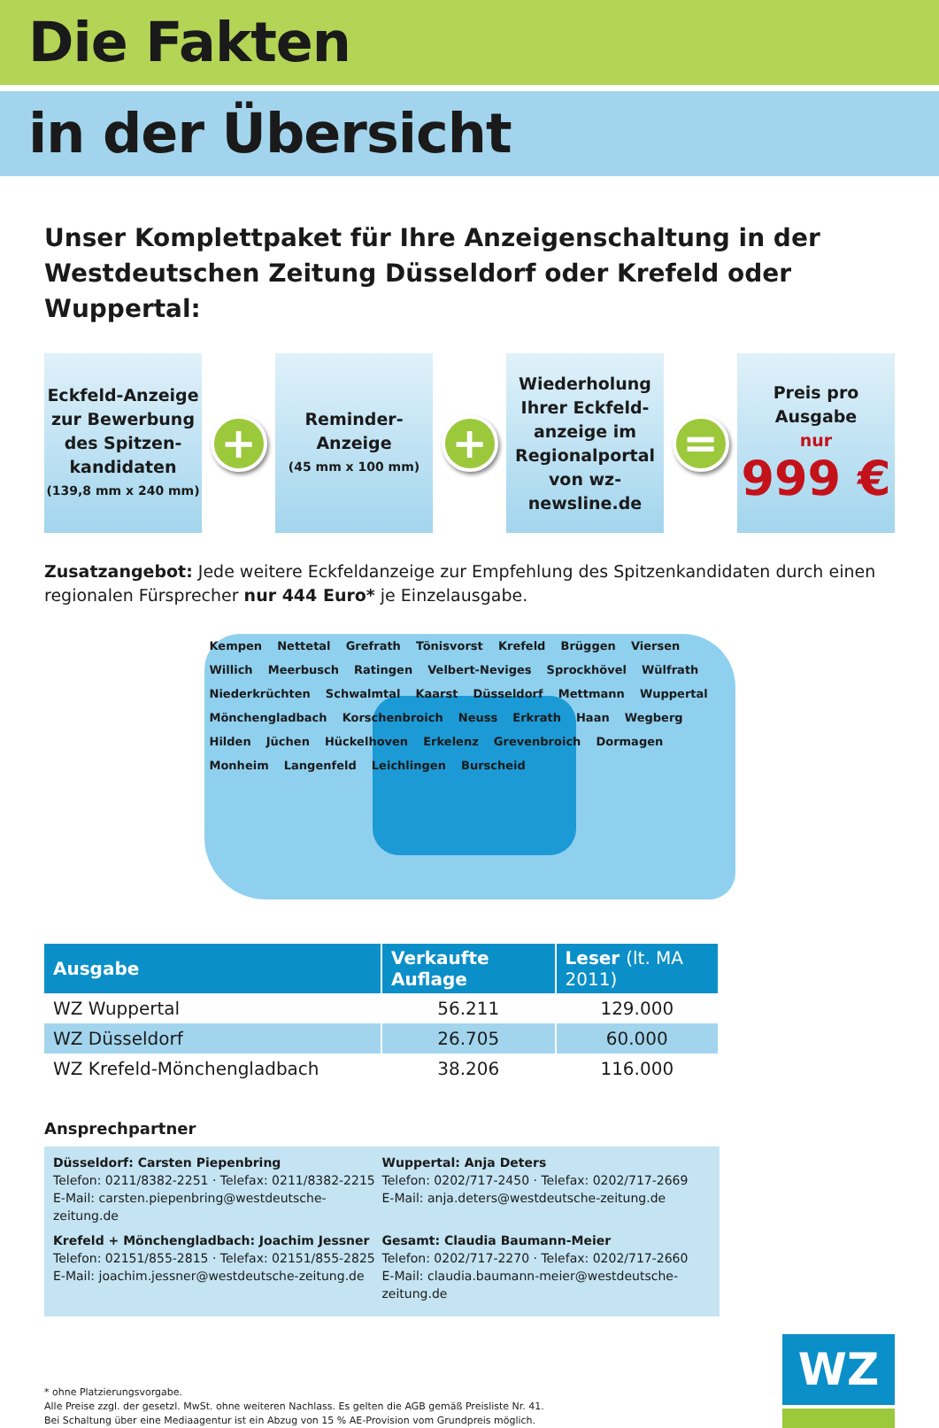Die Fakten
in der Übersicht
Unser Komplettpaket für Ihre Anzeigenschaltung in der Westdeutschen Zeitung Düsseldorf oder Krefeld oder Wuppertal:
Eckfeld-Anzeige zur Bewerbung des Spitzen-kandidaten
(139,8 mm x 240 mm)
+
Reminder-Anzeige
(45 mm x 100 mm)
+
Wiederholung Ihrer Eckfeld-anzeige im Regionalportal von wz-newsline.de
=
Preis pro Ausgabe
nur
999 €
Zusatzangebot: Jede weitere Eckfeldanzeige zur Empfehlung des Spitzenkandidaten durch einen regionalen Fürsprecher nur 444 Euro* je Einzelausgabe.
Kempen Nettetal Grefrath Tönisvorst Krefeld Brüggen Viersen Willich Meerbusch Ratingen Velbert-Neviges Sprockhövel Wülfrath Niederkrüchten Schwalmtal Kaarst Düsseldorf Mettmann Wuppertal Mönchengladbach Korschenbroich Neuss Erkrath Haan Wegberg Hilden Jüchen Hückelhoven Erkelenz Grevenbroich Dormagen Monheim Langenfeld Leichlingen Burscheid
| Ausgabe | Verkaufte Auflage | Leser (lt. MA 2011) |
| --- | --- | --- |
| WZ Wuppertal | 56.211 | 129.000 |
| WZ Düsseldorf | 26.705 | 60.000 |
| WZ Krefeld-Mönchengladbach | 38.206 | 116.000 |
Ansprechpartner
Düsseldorf: Carsten Piepenbring
Telefon: 0211/8382-2251 · Telefax: 0211/8382-2215
E-Mail: carsten.piepenbring@westdeutsche-zeitung.de
Wuppertal: Anja Deters
Telefon: 0202/717-2450 · Telefax: 0202/717-2669
E-Mail: anja.deters@westdeutsche-zeitung.de
Krefeld + Mönchengladbach: Joachim Jessner
Telefon: 02151/855-2815 · Telefax: 02151/855-2825
E-Mail: joachim.jessner@westdeutsche-zeitung.de
Gesamt: Claudia Baumann-Meier
Telefon: 0202/717-2270 · Telefax: 0202/717-2660
E-Mail: claudia.baumann-meier@westdeutsche-zeitung.de
* ohne Platzierungsvorgabe.
Alle Preise zzgl. der gesetzl. MwSt. ohne weiteren Nachlass. Es gelten die AGB gemäß Preisliste Nr. 41.
Bei Schaltung über eine Mediaagentur ist ein Abzug von 15 % AE-Provision vom Grundpreis möglich.
WZ